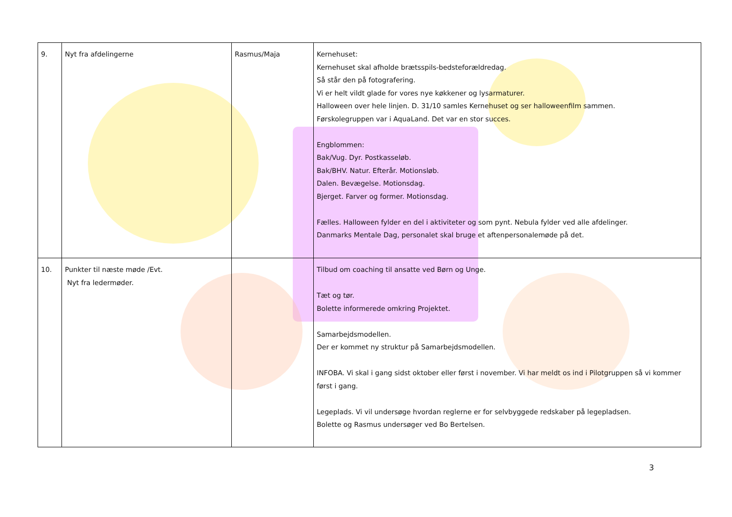| 9. | Nyt fra afdelingerne | Rasmus/Maja | Kernehuset: Kernehuset skal afholde brætsspils-bedsteforældredag. Så står den på fotografering. Vi er helt vildt glade for vores nye køkkener og lysarmaturer. Halloween over hele linjen. D. 31/10 samles Kernehuset og ser halloweenfilm sammen. Førskolegruppen var i AquaLand. Det var en stor succes. Engblommen: Bak/Vug. Dyr. Postkasseløb. Bak/BHV. Natur. Efterår. Motionsløb. Dalen. Bevægelse. Motionsdag. Bjerget. Farver og former. Motionsdag. Fælles. Halloween fylder en del i aktiviteter og som pynt. Nebula fylder ved alle afdelinger. Danmarks Mentale Dag, personalet skal bruge et aftenpersonalemøde på det. |
| 10. | Punkter til næste møde /Evt. Nyt fra ledermøder. | | Tilbud om coaching til ansatte ved Børn og Unge. Tæt og tør. Bolette informerede omkring Projektet. Samarbejdsmodellen. Der er kommet ny struktur på Samarbejdsmodellen. INFOBA. Vi skal i gang sidst oktober eller først i november. Vi har meldt os ind i Pilotgruppen så vi kommer først i gang. Legeplads. Vi vil undersøge hvordan reglerne er for selvbyggede redskaber på legepladsen. Bolette og Rasmus undersøger ved Bo Bertelsen. |
3